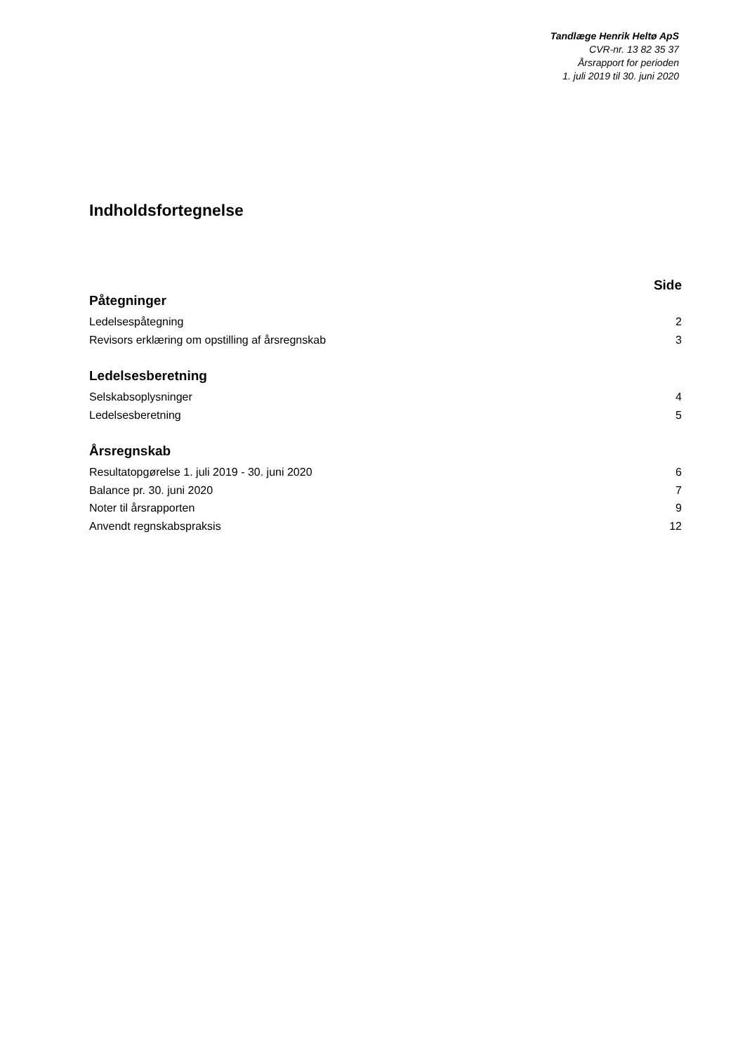Tandlæge Henrik Heltø ApS
CVR-nr. 13 82 35 37
Årsrapport for perioden
1. juli 2019 til 30. juni 2020
Indholdsfortegnelse
Side
Påtegninger
Ledelsespåtegning 2
Revisors erklæring om opstilling af årsregnskab 3
Ledelsesberetning
Selskabsoplysninger 4
Ledelsesberetning 5
Årsregnskab
Resultatopgørelse 1. juli 2019 - 30. juni 2020 6
Balance pr. 30. juni 2020 7
Noter til årsrapporten 9
Anvendt regnskabspraksis 12